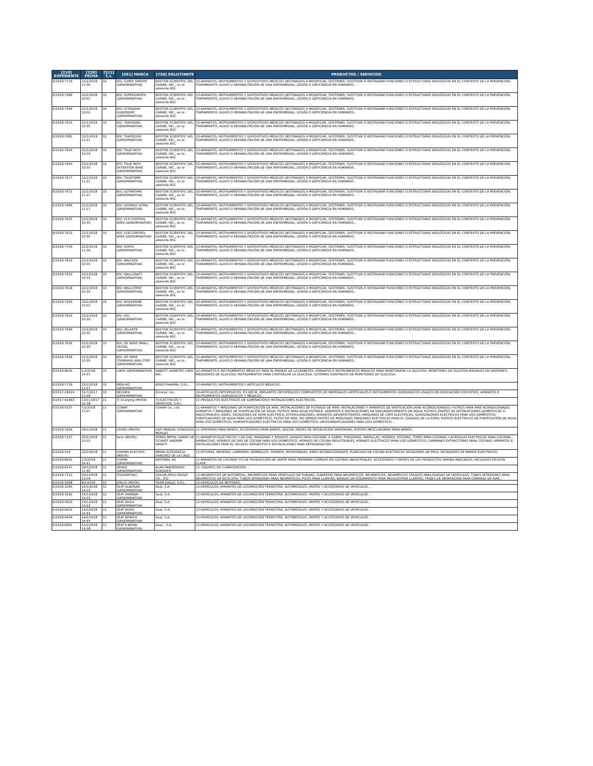| [210] EXPEDIENTE | [220] FECHA | [511] C.I. | [561] MARCA | [730] SOLICITANTE | PRODUCTOS / SERVICIOS |
| --- | --- | --- | --- | --- | --- |
| E/2018-7719 | 22/2/2018 11:36 | 10 | BSC SUPER SHEATH (DENOMINATIVA) | BOSTON SCIENTIFIC DEL CARIBE, INC., en lo adelante BSC | 10-APARATOS, INSTRUMENTOS Y DISPOSITIVOS MÉDICOS DESTINADOS A MODIFICAR, SOSTENER, SUSTITUIR O RESTAURAR FUNCIONES O ESTRUCTURAS BIOLÓGICAS EN EL CONTEXTO DE LA PREVENCIÓN, TRATAMIENTO, ALIVIO O REHABILITACIÓN DE UNA ENFERMEDAD, LESIÓN O DEFICIENCIA EN HUMANOS.. |
| E/2018-7586 | 22/2/2018 10:02 | 10 | BSC SUPERSHEATH (DENOMINATIVA) | BOSTON SCIENTIFIC DEL CARIBE, INC., en lo adelante BSC | 10-APARATOS, INSTRUMENTOS Y DISPOSITIVOS MÉDICOS DESTINADOS A MODIFICAR, SOSTENER, SUSTITUIR O RESTAURAR FUNCIONES O ESTRUCTURAS BIOLÓGICAS EN EL CONTEXTO DE LA PREVENCIÓN, TRATAMIENTO, ALIVIO O REHABILITACIÓN DE UNA ENFERMEDAD, LESIÓN O DEFICIENCIA EN HUMANOS.. |
| E/2018-7599 | 22/2/2018 10:02 | 10 | BSC SYTINGRAY GUIDEWIRE (DENOMINATIVA) | BOSTON SCIENTIFIC DEL CARIBE, INC., en lo adelante BSC | 10-APARATOS, INSTRUMENTOS Y DISPOSITIVOS MÉDICOS DESTINADOS A MODIFICAR, SOSTENER, SUSTITUIR O RESTAURAR FUNCIONES O ESTRUCTURAS BIOLÓGICAS EN EL CONTEXTO DE LA PREVENCIÓN, TRATAMIENTO, ALIVIO O REHABILITACIÓN DE UNA ENFERMEDAD, LESIÓN O DEFICIENCIA EN HUMANOS.. |
| E/2018-7615 | 22/2/2018 10:35 | 10 | BSC TRANSEND (DENOMINATIVA) | BOSTON SCIENTIFIC DEL CARIBE, INC., en lo adelante BSC | 10-APARATOS, INSTRUMENTOS Y DISPOSITIVOS MÉDICOS DESTINADOS A MODIFICAR, SOSTENER, SUSTITUIR O RESTAURAR FUNCIONES O ESTRUCTURAS BIOLÓGICAS EN EL CONTEXTO DE LA PREVENCIÓN, TRATAMIENTO, ALIVIO O REHABILITACIÓN DE UNA ENFERMEDAD, LESIÓN O DEFICIENCIA EN HUMANOS.. |
| E/2018-7681 | 22/2/2018 11:21 | 10 | BSC TRAPEZOID (DENOMINATIVA) | BOSTON SCIENTIFIC DEL CARIBE, INC., en lo adelante BSC | 10-APARATOS, INSTRUMENTOS Y DISPOSITIVOS MÉDICOS DESTINADOS A MODIFICAR, SOSTENER, SUSTITUIR O RESTAURAR FUNCIONES O ESTRUCTURAS BIOLÓGICAS EN EL CONTEXTO DE LA PREVENCIÓN, TRATAMIENTO, ALIVIO O REHABILITACIÓN DE UNA ENFERMEDAD, LESIÓN O DEFICIENCIA EN HUMANOS.. |
| E/2018-7643 | 22/2/2018 10:35 | 10 | BSC TRUE PATH (DENOMINATIVA) | BOSTON SCIENTIFIC DEL CARIBE, INC., en lo adelante BSC | 10-APARATOS, INSTRUMENTOS Y DISPOSITIVOS MÉDICOS DESTINADOS A MODIFICAR, SOSTENER, SUSTITUIR O RESTAURAR FUNCIONES O ESTRUCTURAS BIOLÓGICAS EN EL CONTEXTO DE LA PREVENCIÓN, TRATAMIENTO, ALIVIO O REHABILITACIÓN DE UNA ENFERMEDAD, LESIÓN O DEFICIENCIA EN HUMANOS.. |
| E/2018-7644 | 22/2/2018 10:35 | 10 | BSC TRUE PATH EXTENTION WIRE (DENOMINATIVA) | BOSTON SCIENTIFIC DEL CARIBE, INC., en lo adelante BSC | 10-APARATOS, INSTRUMENTOS Y DISPOSITIVOS MÉDICOS DESTINADOS A MODIFICAR, SOSTENER, SUSTITUIR O RESTAURAR FUNCIONES O ESTRUCTURAS BIOLÓGICAS EN EL CONTEXTO DE LA PREVENCIÓN, TRATAMIENTO, ALIVIO O REHABILITACIÓN DE UNA ENFERMEDAD, LESIÓN O DEFICIENCIA EN HUMANOS.. |
| E/2018-7677 | 22/2/2018 11:21 | 10 | BSC TRUETOME (DENOMINATIVA) | BOSTON SCIENTIFIC DEL CARIBE, INC., en lo adelante BSC | 10-APARATOS, INSTRUMENTOS Y DISPOSITIVOS MÉDICOS DESTINADOS A MODIFICAR, SOSTENER, SUSTITUIR O RESTAURAR FUNCIONES O ESTRUCTURAS BIOLÓGICAS EN EL CONTEXTO DE LA PREVENCIÓN, TRATAMIENTO, ALIVIO O REHABILITACIÓN DE UNA ENFERMEDAD, LESIÓN O DEFICIENCIA EN HUMANOS.. |
| E/2018-7672 | 22/2/2018 11:21 | 10 | BSC ULTRATOME (DENOMINATIVA) | BOSTON SCIENTIFIC DEL CARIBE, INC., en lo adelante BSC | 10-APARATOS, INSTRUMENTOS Y DISPOSITIVOS MÉDICOS DESTINADOS A MODIFICAR, SOSTENER, SUSTITUIR O RESTAURAR FUNCIONES O ESTRUCTURAS BIOLÓGICAS EN EL CONTEXTO DE LA PREVENCIÓN, TRATAMIENTO, ALIVIO O REHABILITACIÓN DE UNA ENFERMEDAD, LESIÓN O DEFICIENCIA EN HUMANOS.. |
| E/2018-7689 | 22/2/2018 11:21 | 10 | BSC UROMAX ULTRA (DENOMINATIVA) | BOSTON SCIENTIFIC DEL CARIBE, INC., en lo adelante BSC | 10-APARATOS, INSTRUMENTOS Y DISPOSITIVOS MÉDICOS DESTINADOS A MODIFICAR, SOSTENER, SUSTITUIR O RESTAURAR FUNCIONES O ESTRUCTURAS BIOLÓGICAS EN EL CONTEXTO DE LA PREVENCIÓN, TRATAMIENTO, ALIVIO O REHABILITACIÓN DE UNA ENFERMEDAD, LESIÓN O DEFICIENCIA EN HUMANOS.. |
| E/2018-7631 | 22/2/2018 10:35 | 10 | BSC V14 CONTROL WIRE (DENOMINATIVA) | BOSTON SCIENTIFIC DEL CARIBE, INC., en lo adelante BSC | 10-APARATOS, INSTRUMENTOS Y DISPOSITIVOS MÉDICOS DESTINADOS A MODIFICAR, SOSTENER, SUSTITUIR O RESTAURAR FUNCIONES O ESTRUCTURAS BIOLÓGICAS EN EL CONTEXTO DE LA PREVENCIÓN, TRATAMIENTO, ALIVIO O REHABILITACIÓN DE UNA ENFERMEDAD, LESIÓN O DEFICIENCIA EN HUMANOS.. |
| E/2018-7632 | 22/2/2018 10:35 | 10 | BSC V18 CONTROL WIRE (DENOMINATIVA) | BOSTON SCIENTIFIC DEL CARIBE, INC., en lo adelante BSC | 10-APARATOS, INSTRUMENTOS Y DISPOSITIVOS MÉDICOS DESTINADOS A MODIFICAR, SOSTENER, SUSTITUIR O RESTAURAR FUNCIONES O ESTRUCTURAS BIOLÓGICAS EN EL CONTEXTO DE LA PREVENCIÓN, TRATAMIENTO, ALIVIO O REHABILITACIÓN DE UNA ENFERMEDAD, LESIÓN O DEFICIENCIA EN HUMANOS.. |
| E/2018-7709 | 22/2/2018 11:36 | 10 | BSC VORTX (DENOMINATIVA) | BOSTON SCIENTIFIC DEL CARIBE, INC., en lo adelante BSC | 10-APARATOS, INSTRUMENTOS Y DISPOSITIVOS MÉDICOS DESTINADOS A MODIFICAR, SOSTENER, SUSTITUIR O RESTAURAR FUNCIONES O ESTRUCTURAS BIOLÓGICAS EN EL CONTEXTO DE LA PREVENCIÓN, TRATAMIENTO, ALIVIO O REHABILITACIÓN DE UNA ENFERMEDAD, LESIÓN O DEFICIENCIA EN HUMANOS.. |
| E/2018-7619 | 22/2/2018 10:35 | 10 | BSC WALFLEX (DENOMINATIVA) | BOSTON SCIENTIFIC DEL CARIBE, INC., en lo adelante BSC | 10-APARATOS, INSTRUMENTOS Y DISPOSITIVOS MÉDICOS DESTINADOS A MODIFICAR, SOSTENER, SUSTITUIR O RESTAURAR FUNCIONES O ESTRUCTURAS BIOLÓGICAS EN EL CONTEXTO DE LA PREVENCIÓN, TRATAMIENTO, ALIVIO O REHABILITACIÓN DE UNA ENFERMEDAD, LESIÓN O DEFICIENCIA EN HUMANOS.. |
| E/2018-7620 | 22/2/2018 10:35 | 10 | BSC WALLGRAFT (DENOMINATIVA) | BOSTON SCIENTIFIC DEL CARIBE, INC., en lo adelante BSC | 10-APARATOS, INSTRUMENTOS Y DISPOSITIVOS MÉDICOS DESTINADOS A MODIFICAR, SOSTENER, SUSTITUIR O RESTAURAR FUNCIONES O ESTRUCTURAS BIOLÓGICAS EN EL CONTEXTO DE LA PREVENCIÓN, TRATAMIENTO, ALIVIO O REHABILITACIÓN DE UNA ENFERMEDAD, LESIÓN O DEFICIENCIA EN HUMANOS.. |
| E/2018-7618 | 22/2/2018 10:35 | 10 | BSC WALLSTENT (DENOMINATIVA) | BOSTON SCIENTIFIC DEL CARIBE, INC., en lo adelante BSC | 10-APARATOS, INSTRUMENTOS Y DISPOSITIVOS MÉDICOS DESTINADOS A MODIFICAR, SOSTENER, SUSTITUIR O RESTAURAR FUNCIONES O ESTRUCTURAS BIOLÓGICAS EN EL CONTEXTO DE LA PREVENCIÓN, TRATAMIENTO, ALIVIO O REHABILITACIÓN DE UNA ENFERMEDAD, LESIÓN O DEFICIENCIA EN HUMANOS.. |
| E/2018-7590 | 22/2/2018 10:02 | 10 | BSC WOLVERINE (DENOMINATIVA) | BOSTON SCIENTIFIC DEL CARIBE, INC., en lo adelante BSC | 10-APARATOS, INSTRUMENTOS Y DISPOSITIVOS MÉDICOS DESTINADOS A MODIFICAR, SOSTENER, SUSTITUIR O RESTAURAR FUNCIONES O ESTRUCTURAS BIOLÓGICAS EN EL CONTEXTO DE LA PREVENCIÓN, TRATAMIENTO, ALIVIO O REHABILITACIÓN DE UNA ENFERMEDAD, LESIÓN O DEFICIENCIA EN HUMANOS. |
| E/2018-7625 | 22/2/2018 10:35 | 10 | BSC XXL (DENOMINATIVA) | BOSTON SCIENTIFIC DEL CARIBE, INC., en lo adelante BSC | 10-APARATOS, INSTRUMENTOS Y DISPOSITIVOS MÉDICOS DESTINADOS A MODIFICAR, SOSTENER, SUSTITUIR O RESTAURAR FUNCIONES O ESTRUCTURAS BIOLÓGICAS EN EL CONTEXTO DE LA PREVENCIÓN, TRATAMIENTO, ALIVIO O REHABILITACIÓN DE UNA ENFERMEDAD, LESIÓN O DEFICIENCIA EN HUMANOS.. |
| E/2018-7649 | 22/2/2018 10:35 | 10 | BSC ZELANTE (DENOMINATIVA) | BOSTON SCIENTIFIC DEL CARIBE, INC., en lo adelante BSC | 10-APARATOS, INSTRUMENTOS Y DISPOSITIVOS MÉDICOS DESTINADOS A MODIFICAR, SOSTENER, SUSTITUIR O RESTAURAR FUNCIONES O ESTRUCTURAS BIOLÓGICAS EN EL CONTEXTO DE LA PREVENCIÓN, TRATAMIENTO, ALIVIO O REHABILITACIÓN DE UNA ENFERMEDAD, LESIÓN O DEFICIENCIA EN HUMANOS.. |
| E/2018-7635 | 22/2/2018 10:35 | 10 | BSC ZIP WIRE SMALL VESSEL (DENOMINATIVA) | BOSTON SCIENTIFIC DEL CARIBE, INC., en lo adelante BSC | 10-APARATOS, INSTRUMENTOS Y DISPOSITIVOS MÉDICOS DESTINADOS A MODIFICAR, SOSTENER, SUSTITUIR O RESTAURAR FUNCIONES O ESTRUCTURAS BIOLÓGICAS EN EL CONTEXTO DE LA PREVENCIÓN, TRATAMIENTO, ALIVIO O REHABILITACIÓN DE UNA ENFERMEDAD, LESIÓN O DEFICIENCIA EN HUMANOS.. |
| E/2018-7636 | 22/2/2018 10:35 | 10 | BSC ZIP WIRE STANDARD AND STIFF (DENOMINATIVA) | BOSTON SCIENTIFIC DEL CARIBE, INC., en lo adelante BSC | 10-APARATOS, INSTRUMENTOS Y DISPOSITIVOS MÉDICOS DESTINADOS A MODIFICAR, SOSTENER, SUSTITUIR O RESTAURAR FUNCIONES O ESTRUCTURAS BIOLÓGICAS EN EL CONTEXTO DE LA PREVENCIÓN, TRATAMIENTO, ALIVIO O REHABILITACIÓN DE UNA ENFERMEDAD, LESIÓN O DEFICIENCIA EN HUMANOS.. |
| E/2018-8650 | 1/3/2018 14:37 | 10 | LIBRE (DENOMINATIVA) | ABBOTT DIABETES CARE INC. | 10-APARATOS E INSTRUMENTOS MÉDICOS PARA EL MANEJO DE LA DIABETES; APARATOS E INSTRUMENTOS MÉDICOS PARA MONITOREAR LA GLUCOSA; MONITORES DE GLUCOSA BASADOS EN SENSORES; MEDIDORES DE GLUCOSA; INSTRUMENTOS PARA CONTROLAR LA GLUCOSA; SISTEMAS CONTINUOS DE MONITOREO DE GLUCOSA.. |
| E/2018-7735 | 22/2/2018 11:57 | 10 | MEDI-KO (DENOMINATIVA) | KODO PHARMA, S.R.L. | 10-APARATOS, INSTRUMENTOS Y ARTÍCULOS MÉDICOS.. |
| E/2017-29024 | 31/7/2017 13:58 | 10 | NEXGEN (DENOMINATIVA) | Zimmer, Inc. | 10-ARTÍCULOS ORTOPÉDICOS, ES DECIR, IMPLANTES ORTOPÉDICOS COMPUESTOS DE MATERIALES ARTIFICIALES E INSTRUMENTOS QUIRÚRGICOS USADOS EN ASOCIACIÓN CON ESTOS; APARATOS E INSTRUMENTOS QUIRÚRGICOS Y MÉDICOS.. |
| E/2017-42963 | 13/11/2017 12:38 | 11 | 7J Charging (MIXTA) | 7J ELECTRICOS Y SERVICIOS, S.R.L. | 11-PRODUCTOS ELÉCTRICOS DE ILUMINACIÓN E INSTALACIONES ELÉCTRICAS.. |
| E/2018-5257 | 7/2/2018 13:57 | 11 | COWAY (DENOMINATIVA) | COWAY Co., Ltd. | 11-APARATOS Y MÁQUINAS DE PURIFICACIÓN DE AIRE; INSTALACIONES DE FILTRADO DE AIRE; INSTALACIONES Y APARATOS DE VENTILACIÓN (AIRE ACONDICIONADO); FILTROS PARA AIRE ACONDICIONADO; APARATOS Y MÁQUINAS DE PURIFICACIÓN DE AGUA; FILTROS PARA AGUA POTABLE; APARATOS E INSTALACIONES DE REBLANDECIMIENTO DE AGUA; FILTROS (PARTES DE INSTALACIONES DOMÉSTICAS O INDUSTRIALES); BIDÉS; SECADORAS DE ROPA ELÉCTRICA; ESTERILIZADORES; APARATOS DESINFECTANTES; MÁQUINAS DE CAFÉ ELÉCTRICAS; SUAVIZADORES ELÉCTRICOS PARA USO DOMÉSTICO; PURIFICADORES DE AGUA PARA USO DOMÉSTICO; FILTRO DE AIRE, NO SIENDO PARTES DE MÁQUINAS; MÁQUINAS ELÉCTRICAS PARA EL CUIDADO DE LA ROPA; FILTROS ELÉCTRICOS DE PURIFICACIÓN DE AGUA PARA USO DOMÉSTICO; HUMIDIFICADORES ELÉCTRICOS PARA USO DOMÉSTICO; DESHUMIDIFICADORES PARA USO DOMÉSTICO. . |
| E/2018-1929 | 16/1/2018 | 11 | CROEX (MIXTA) | LUIS MANUEL GONZALEZ MORLES | 11-GRIFERIAS PARA BAÑOS, ACCESORIOS PARA BAÑOS, DUCHA, PIEZAS DE INSTALACIÓN SANITARIAS, ESPITAS MEZCLADORAS PARA BAÑOS.. |
| E/2018-7157 | 20/2/2018 10:20 | 11 | ferro (MIXTA) | FEMAS METAL SANAYI VE TICARET ANONIM SIRKETI | 11-APARATOS ELECTRICOS Y DE GAS, MAQUINAS Y EQUIPOS USADOS PARA COCINAR, A SABER, FREIDORAS, PARRILLAS, HORNOS, ESTUFAS, TOPES PARA COCINAR, CACEROLAS ELECTRICAS PARA COCINAR, BARBACOAS, HORNOS DE GAS DE COCINA PARA USO DOMESTICO, HORNOS DE COCINA INDUSTRIALES, HORNOS ELECTRICOS PARA USO DOMESTICO; CAMPANAS EXTRACTORAS PARA COCINAS; APARATOS E INSTALACIONES PARA EL SECADO; REPUESTOS E INSTALACIONES PARA REFRIGERACION . |
| E/2018-516 | 22/2/2018 | 11 | GIAHMA ELECTRIC (MIXTA) | MARIA ALTAGRACIA SANCHEZ DE LA CRUZ | 11-ESTUFAS, NEVERAS, LAMPARAS, BOMBILLOS, HORNOS, MICROONDAS, AIRES ACONDICIONADOS, PLANCHAS DE COCINA ELECTRICAS SECADORES DE PELO. SECADORES DE MANOS ELÉCTRICOS.. |
| E/2018-8652 | 1/3/2018 14:41 | 11 | ICOMBI (DENOMINATIVA) | RATIONAL AG | 11-APARATOS DE COCINAR Y/O DE PRODUCCIÓN DE VAPOR PARA PREPARAR COMIDAS EN COCINAS INDUSTRIALES; ACCESORIOS Y PARTES DE LOS PRODUCTOS ARRIBA INDICADOS, INCLUIDOS EN ESTA CLASE.. |
| E/2018-8147 | 26/2/2018 11:40 | 11 | SENZO (DENOMINATIVA) | ALAN PAIEWONSKY ELMUDESI | 11- EQUIPOS DE CLIMATIZACIÓN. . |
| E/2018-7312 | 20/2/2018 15:04 | 12 | (FIGURATIVA) | SAILUN JINYU GROUP CO., LTD | 12-NEUMÁTICOS DE AUTOMÓVIL; NEUMÁTICOS PARA VEHÍCULOS DE RUEDAS; CUBIERTAS PARA NEUMÁTICOS; NEUMÁTICOS; NEUMÁTICOS SÓLIDOS PARA RUEDAS DE VEHÍCULOS; TUBOS INTERIORES PARA NEUMÁTICOS DE BICICLETA; TUBOS INTERIORES PARA NEUMÁTICOS; PICOS PARA LLANTAS; BANDAS DE RODAMIENTO PARA RECAUCHITAR LLANTAS; TRAJES DE REPARACIÓN PARA CÁMARAS DE AIRE.. |
| E/2018-5598 | 8/2/2018 | 12 | JORLIZ (MIXTA) | TEAM JORLIZ, S.R.L. | 12-VEHÍCULOS DE MOTORES.. |
| E/2018-3284 | 24/1/2018 14:25 | 12 | SEAT ALBORAN (DENOMINATIVA) | Seat, S.A. | 12-VEHÍCULOS; APARATOS DE LOCOMOCIÓN TERRESTRE; AUTOMÓVILES, PARTES Y ACCESORIOS DE VEHÍCULOS. . |
| E/2018-3282 | 24/1/2018 14:25 | 12 | SEAT ARANDA (DENOMINATIVA) | Seat, S.A. | 12-VEHÍCULOS; APARATOS DE LOCOMOCIÓN TERRESTRE; AUTOMÓVILES, PARTES Y ACCESORIOS DE VEHÍCULOS. . |
| E/2018-3503 | 25/1/2018 14:53 | 12 | SEAT AVILA (DENOMINATIVA) | Seat, S.A. | 12-VEHÍCULOS; APARATOS DE LOCOMOCIÓN TERRESTRE; AUTOMÓVILES, PARTES Y ACCESORIOS DE VEHÍCULOS.. |
| E/2018-6503 | 14/2/2018 14:44 | 12 | SEAT BORN (DENOMINATIVA) | Seat, S.A. | 12-VEHÍCULOS; APARATOS DE LOCOMOCIÓN TERRESTRE; AUTOMÓVILES, PARTES Y ACCESORIOS DE VEHÍCULOS.. |
| E/2018-6504 | 14/2/2018 14:44 | 12 | SEAT BORN-E (DENOMINATIVA) | Seat, S.A. | 12-VEHÍCULOS; APARATOS DE LOCOMOCIÓN TERRESTRE; AUTOMÓVILES, PARTES Y ACCESORIOS DE VEHÍCULOS. . |
| E/2018-6691 | 15/2/2018 14:58 | 12 | SEAT E-BORN (DENOMINATIVA) | Seat, , S.A. | 12-VEHÍCULOS; APARATOS DE LOCOMOCIÓN TERRESTRE; AUTOMÓVILES, PARTES Y ACCESORIOS DE VEHÍCULOS.. |